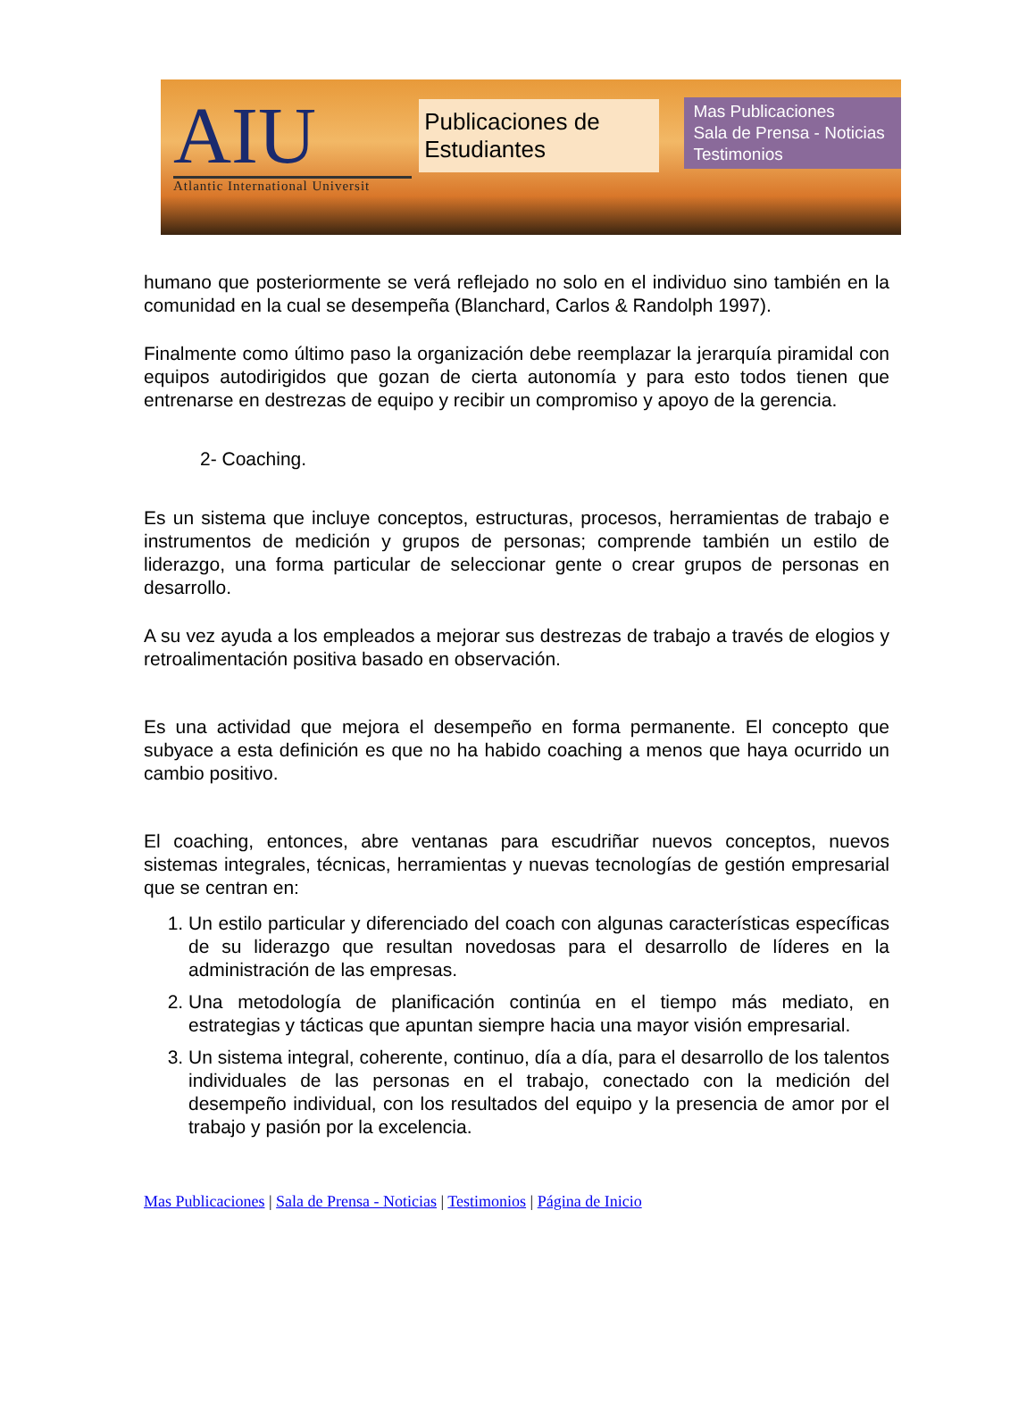AIU
Atlantic International Universit
Publicaciones de Estudiantes
Mas Publicaciones
Sala de Prensa - Noticias
Testimonios
humano que posteriormente se verá reflejado no solo en el individuo sino también en la comunidad en la cual se desempeña (Blanchard, Carlos & Randolph 1997).
Finalmente como último paso la organización debe reemplazar la jerarquía piramidal con equipos autodirigidos que gozan de cierta autonomía y para esto todos tienen que entrenarse en destrezas de equipo y recibir un compromiso y apoyo de la gerencia.
2- Coaching.
Es un sistema que incluye conceptos, estructuras, procesos, herramientas de trabajo e instrumentos de medición y grupos de personas; comprende también un estilo de liderazgo, una forma particular de seleccionar gente o crear grupos de personas en desarrollo.
A su vez ayuda a los empleados a mejorar sus destrezas de trabajo a través de elogios y retroalimentación positiva basado en observación.
Es una actividad que mejora el desempeño en forma permanente. El concepto que subyace a esta definición es que no ha habido coaching a menos que haya ocurrido un cambio positivo.
El coaching, entonces, abre ventanas para escudriñar nuevos conceptos, nuevos sistemas integrales, técnicas, herramientas y nuevas tecnologías de gestión empresarial que se centran en:
1. Un estilo particular y diferenciado del coach con algunas características específicas de su liderazgo que resultan novedosas para el desarrollo de líderes en la administración de las empresas.
2. Una metodología de planificación continúa en el tiempo más mediato, en estrategias y tácticas que apuntan siempre hacia una mayor visión empresarial.
3. Un sistema integral, coherente, continuo, día a día, para el desarrollo de los talentos individuales de las personas en el trabajo, conectado con la medición del desempeño individual, con los resultados del equipo y la presencia de amor por el trabajo y pasión por la excelencia.
Mas Publicaciones | Sala de Prensa - Noticias | Testimonios | Página de Inicio